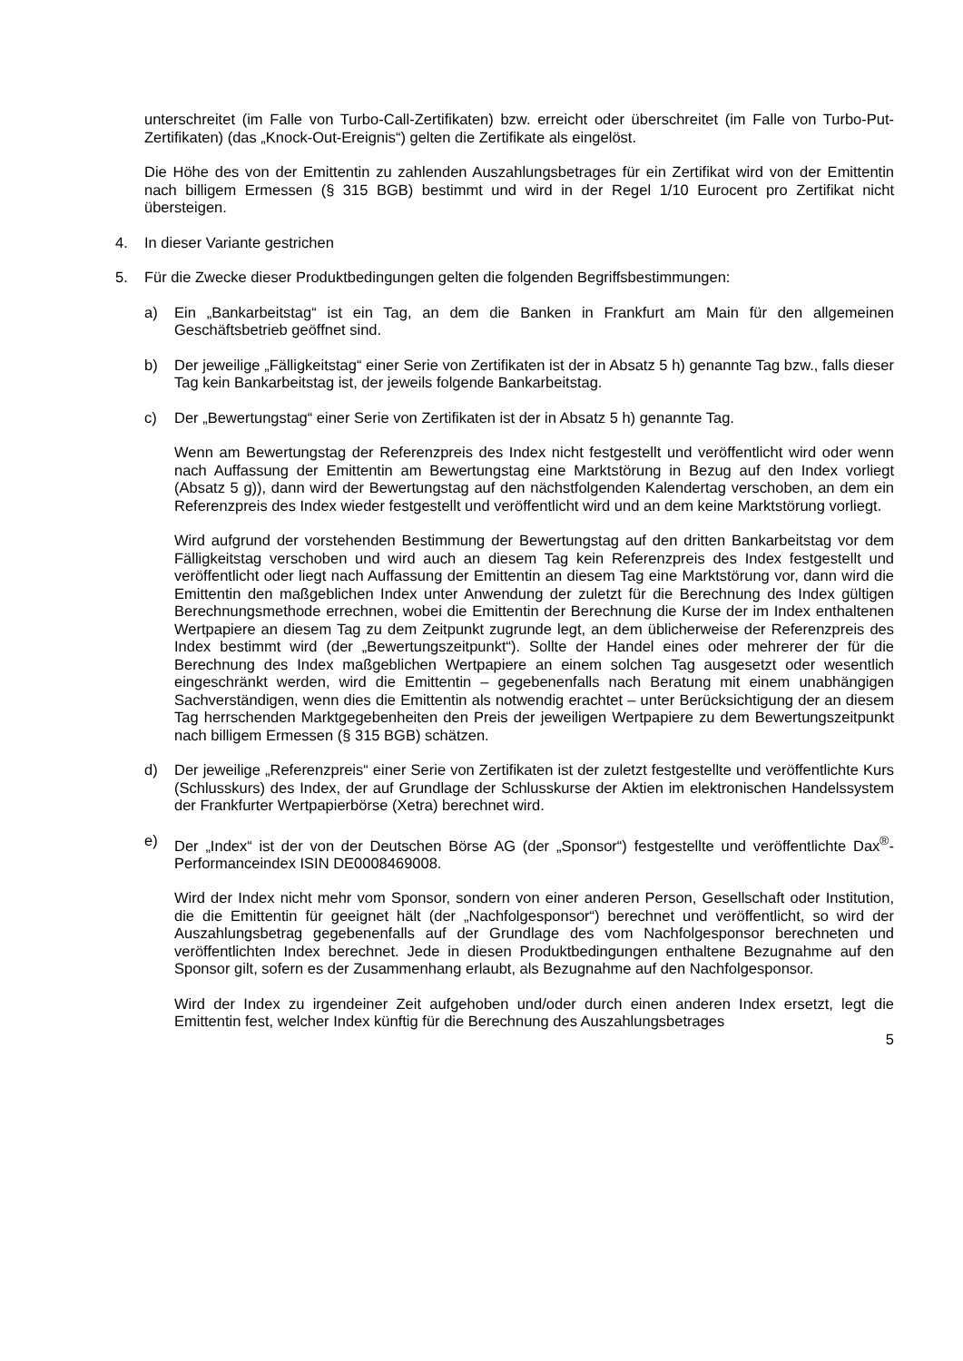unterschreitet (im Falle von Turbo-Call-Zertifikaten) bzw. erreicht oder überschreitet (im Falle von Turbo-Put-Zertifikaten) (das „Knock-Out-Ereignis“) gelten die Zertifikate als eingelöst.
Die Höhe des von der Emittentin zu zahlenden Auszahlungsbetrages für ein Zertifikat wird von der Emittentin nach billigem Ermessen (§ 315 BGB) bestimmt und wird in der Regel 1/10 Eurocent pro Zertifikat nicht übersteigen.
4. In dieser Variante gestrichen
5. Für die Zwecke dieser Produktbedingungen gelten die folgenden Begriffsbestimmungen:
a) Ein „Bankarbeitstag“ ist ein Tag, an dem die Banken in Frankfurt am Main für den allgemeinen Geschäftsbetrieb geöffnet sind.
b) Der jeweilige „Fälligkeitstag“ einer Serie von Zertifikaten ist der in Absatz 5 h) genannte Tag bzw., falls dieser Tag kein Bankarbeitstag ist, der jeweils folgende Bankarbeitstag.
c) Der „Bewertungstag“ einer Serie von Zertifikaten ist der in Absatz 5 h) genannte Tag.
Wenn am Bewertungstag der Referenzpreis des Index nicht festgestellt und veröffentlicht wird oder wenn nach Auffassung der Emittentin am Bewertungstag eine Marktstörung in Bezug auf den Index vorliegt (Absatz 5 g)), dann wird der Bewertungstag auf den nächstfolgenden Kalendertag verschoben, an dem ein Referenzpreis des Index wieder festgestellt und veröffentlicht wird und an dem keine Marktstörung vorliegt.
Wird aufgrund der vorstehenden Bestimmung der Bewertungstag auf den dritten Bankarbeitstag vor dem Fälligkeitstag verschoben und wird auch an diesem Tag kein Referenzpreis des Index festgestellt und veröffentlicht oder liegt nach Auffassung der Emittentin an diesem Tag eine Marktstörung vor, dann wird die Emittentin den maßgeblichen Index unter Anwendung der zuletzt für die Berechnung des Index gültigen Berechnungsmethode errechnen, wobei die Emittentin der Berechnung die Kurse der im Index enthaltenen Wertpapiere an diesem Tag zu dem Zeitpunkt zugrunde legt, an dem üblicherweise der Referenzpreis des Index bestimmt wird (der „Bewertungszeitpunkt“). Sollte der Handel eines oder mehrerer der für die Berechnung des Index maßgeblichen Wertpapiere an einem solchen Tag ausgesetzt oder wesentlich eingeschränkt werden, wird die Emittentin – gegebenenfalls nach Beratung mit einem unabhängigen Sachverständigen, wenn dies die Emittentin als notwendig erachtet – unter Berücksichtigung der an diesem Tag herrschenden Marktgegebenheiten den Preis der jeweiligen Wertpapiere zu dem Bewertungszeitpunkt nach billigem Ermessen (§ 315 BGB) schätzen.
d) Der jeweilige „Referenzpreis“ einer Serie von Zertifikaten ist der zuletzt festgestellte und veröffentlichte Kurs (Schlusskurs) des Index, der auf Grundlage der Schlusskurse der Aktien im elektronischen Handelssystem der Frankfurter Wertpapierbörse (Xetra) berechnet wird.
e) Der „Index“ ist der von der Deutschen Börse AG (der „Sponsor“) festgestellte und veröffentlichte Dax<sup>®</sup>-Performanceindex ISIN DE0008469008.
Wird der Index nicht mehr vom Sponsor, sondern von einer anderen Person, Gesellschaft oder Institution, die die Emittentin für geeignet hält (der „Nachfolgesponsor“) berechnet und veröffentlicht, so wird der Auszahlungsbetrag gegebenenfalls auf der Grundlage des vom Nachfolgesponsor berechneten und veröffentlichten Index berechnet. Jede in diesen Produktbedingungen enthaltene Bezugnahme auf den Sponsor gilt, sofern es der Zusammenhang erlaubt, als Bezugnahme auf den Nachfolgesponsor.
Wird der Index zu irgendeiner Zeit aufgehoben und/oder durch einen anderen Index ersetzt, legt die Emittentin fest, welcher Index künftig für die Berechnung des Auszahlungsbetrages
5